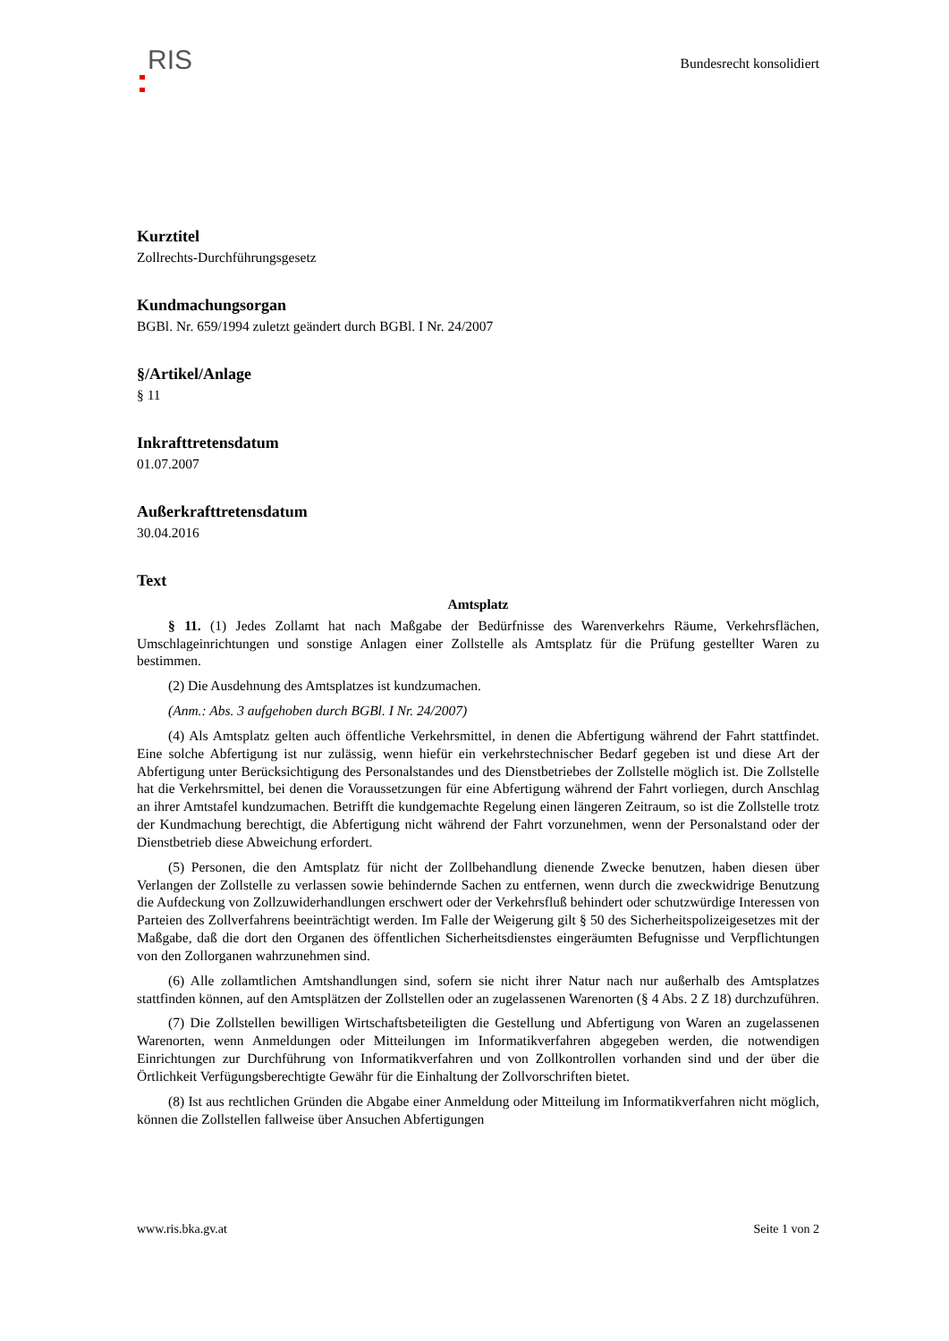RIS
Bundesrecht konsolidiert
Kurztitel
Zollrechts-Durchführungsgesetz
Kundmachungsorgan
BGBl. Nr. 659/1994 zuletzt geändert durch BGBl. I Nr. 24/2007
§/Artikel/Anlage
§ 11
Inkrafttretensdatum
01.07.2007
Außerkrafttretensdatum
30.04.2016
Text
Amtsplatz
§ 11. (1) Jedes Zollamt hat nach Maßgabe der Bedürfnisse des Warenverkehrs Räume, Verkehrsflächen, Umschlageinrichtungen und sonstige Anlagen einer Zollstelle als Amtsplatz für die Prüfung gestellter Waren zu bestimmen.
(2) Die Ausdehnung des Amtsplatzes ist kundzumachen.
(Anm.: Abs. 3 aufgehoben durch BGBl. I Nr. 24/2007)
(4) Als Amtsplatz gelten auch öffentliche Verkehrsmittel, in denen die Abfertigung während der Fahrt stattfindet. Eine solche Abfertigung ist nur zulässig, wenn hiefür ein verkehrstechnischer Bedarf gegeben ist und diese Art der Abfertigung unter Berücksichtigung des Personalstandes und des Dienstbetriebes der Zollstelle möglich ist. Die Zollstelle hat die Verkehrsmittel, bei denen die Voraussetzungen für eine Abfertigung während der Fahrt vorliegen, durch Anschlag an ihrer Amtstafel kundzumachen. Betrifft die kundgemachte Regelung einen längeren Zeitraum, so ist die Zollstelle trotz der Kundmachung berechtigt, die Abfertigung nicht während der Fahrt vorzunehmen, wenn der Personalstand oder der Dienstbetrieb diese Abweichung erfordert.
(5) Personen, die den Amtsplatz für nicht der Zollbehandlung dienende Zwecke benutzen, haben diesen über Verlangen der Zollstelle zu verlassen sowie behindernde Sachen zu entfernen, wenn durch die zweckwidrige Benutzung die Aufdeckung von Zollzuwiderhandlungen erschwert oder der Verkehrsfluß behindert oder schutzwürdige Interessen von Parteien des Zollverfahrens beeinträchtigt werden. Im Falle der Weigerung gilt § 50 des Sicherheitspolizeigesetzes mit der Maßgabe, daß die dort den Organen des öffentlichen Sicherheitsdienstes eingeräumten Befugnisse und Verpflichtungen von den Zollorganen wahrzunehmen sind.
(6) Alle zollamtlichen Amtshandlungen sind, sofern sie nicht ihrer Natur nach nur außerhalb des Amtsplatzes stattfinden können, auf den Amtsplätzen der Zollstellen oder an zugelassenen Warenorten (§ 4 Abs. 2 Z 18) durchzuführen.
(7) Die Zollstellen bewilligen Wirtschaftsbeteiligten die Gestellung und Abfertigung von Waren an zugelassenen Warenorten, wenn Anmeldungen oder Mitteilungen im Informatikverfahren abgegeben werden, die notwendigen Einrichtungen zur Durchführung von Informatikverfahren und von Zollkontrollen vorhanden sind und der über die Örtlichkeit Verfügungsberechtigte Gewähr für die Einhaltung der Zollvorschriften bietet.
(8) Ist aus rechtlichen Gründen die Abgabe einer Anmeldung oder Mitteilung im Informatikverfahren nicht möglich, können die Zollstellen fallweise über Ansuchen Abfertigungen
www.ris.bka.gv.at Seite 1 von 2